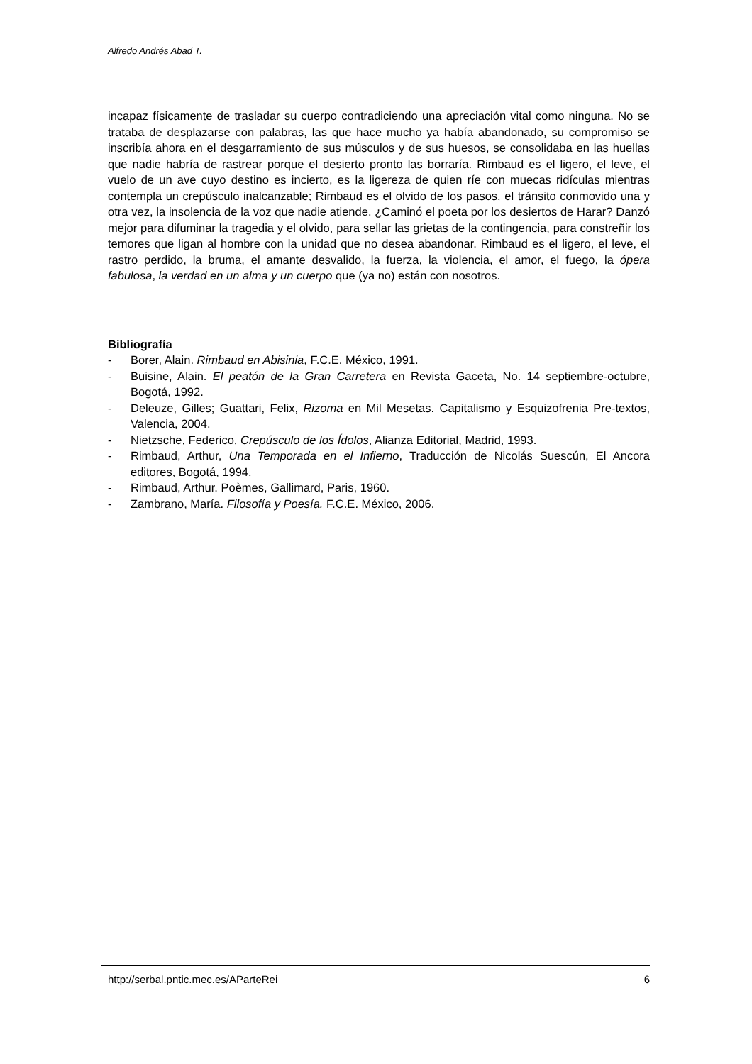Alfredo Andrés Abad T.
incapaz físicamente de trasladar su cuerpo contradiciendo una apreciación vital como ninguna. No se trataba de desplazarse con palabras, las que hace mucho ya había abandonado, su compromiso se inscribía ahora en el desgarramiento de sus músculos y de sus huesos, se consolidaba en las huellas que nadie habría de rastrear porque el desierto pronto las borraría. Rimbaud es el ligero, el leve, el vuelo de un ave cuyo destino es incierto, es la ligereza de quien ríe con muecas ridículas mientras contempla un crepúsculo inalcanzable; Rimbaud es el olvido de los pasos, el tránsito conmovido una y otra vez, la insolencia de la voz que nadie atiende. ¿Caminó el poeta por los desiertos de Harar? Danzó mejor para difuminar la tragedia y el olvido, para sellar las grietas de la contingencia, para constreñir los temores que ligan al hombre con la unidad que no desea abandonar. Rimbaud es el ligero, el leve, el rastro perdido, la bruma, el amante desvalido, la fuerza, la violencia, el amor, el fuego, la ópera fabulosa, la verdad en un alma y un cuerpo que (ya no) están con nosotros.
Bibliografía
- Borer, Alain. Rimbaud en Abisinia, F.C.E. México, 1991.
- Buisine, Alain. El peatón de la Gran Carretera en Revista Gaceta, No. 14 septiembre-octubre, Bogotá, 1992.
- Deleuze, Gilles; Guattari, Felix, Rizoma en Mil Mesetas. Capitalismo y Esquizofrenia Pre-textos, Valencia, 2004.
- Nietzsche, Federico, Crepúsculo de los Ídolos, Alianza Editorial, Madrid, 1993.
- Rimbaud, Arthur, Una Temporada en el Infierno, Traducción de Nicolás Suescún, El Ancora editores, Bogotá, 1994.
- Rimbaud, Arthur. Poèmes, Gallimard, Paris, 1960.
- Zambrano, María. Filosofía y Poesía. F.C.E. México, 2006.
http://serbal.pntic.mec.es/AParteRei 6